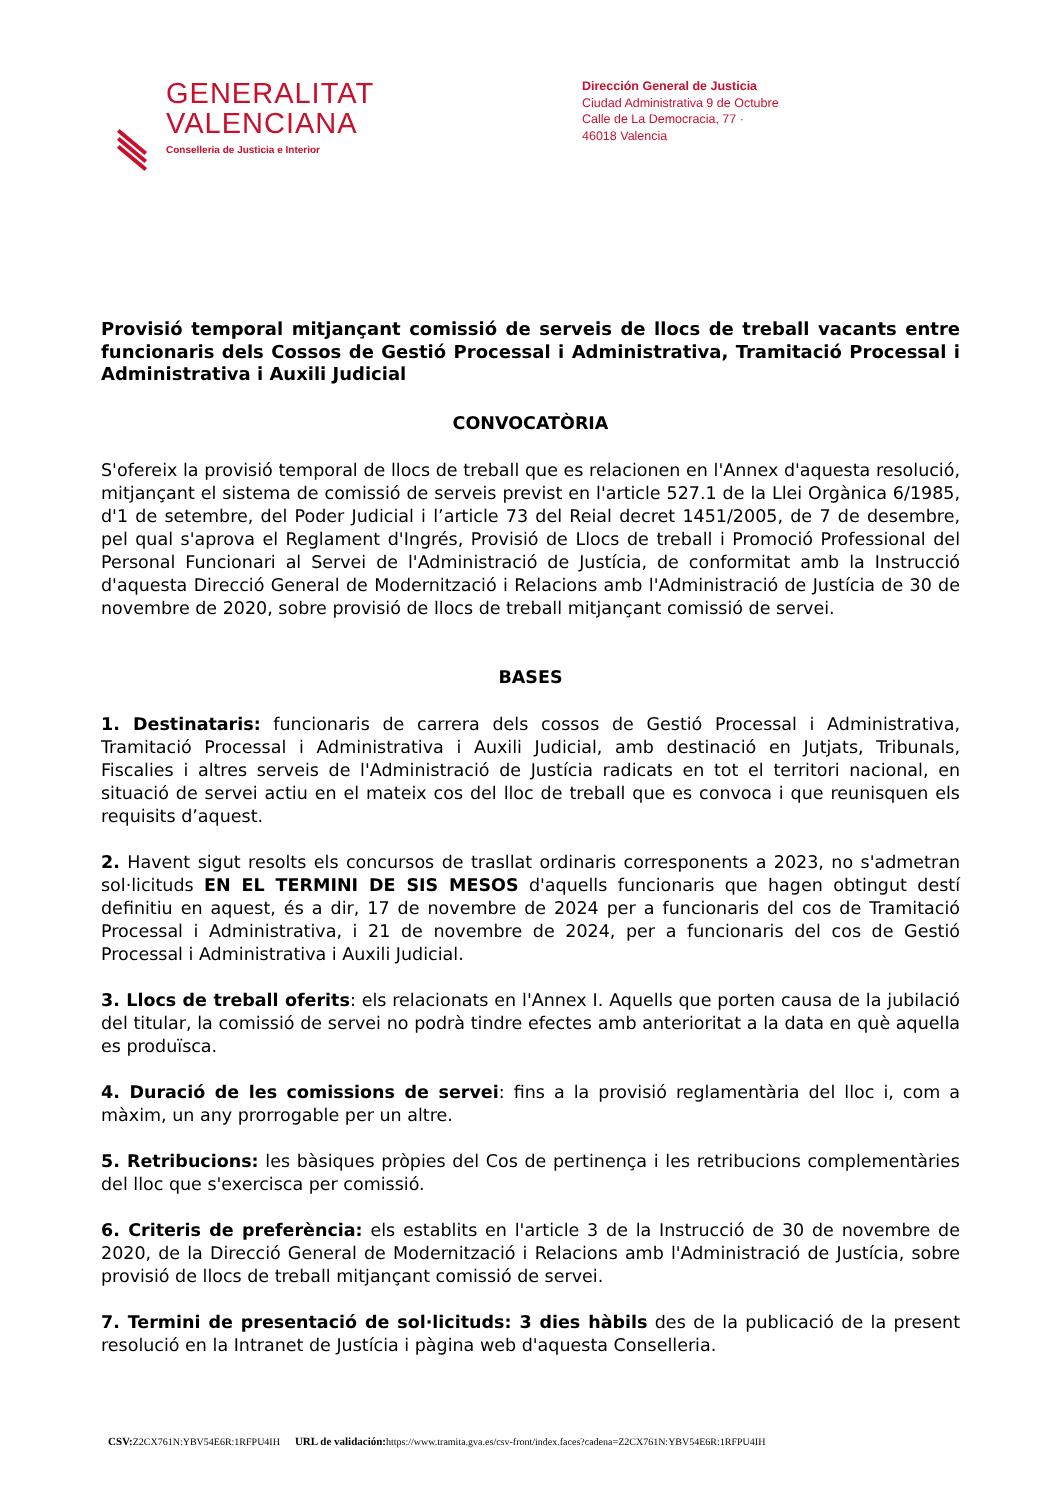GENERALITAT
VALENCIANA
Conselleria de Justicia e Interior
Dirección General de Justicia
Ciudad Administrativa 9 de Octubre
Calle de La Democracia, 77 ·
46018 Valencia
Provisió temporal mitjançant comissió de serveis de llocs de treball vacants entre funcionaris dels Cossos de Gestió Processal i Administrativa, Tramitació Processal i Administrativa i Auxili Judicial
CONVOCATÒRIA
S'ofereix la provisió temporal de llocs de treball que es relacionen en l'Annex d'aquesta resolució, mitjançant el sistema de comissió de serveis previst en l'article 527.1 de la Llei Orgànica 6/1985, d'1 de setembre, del Poder Judicial i l’article 73 del Reial decret 1451/2005, de 7 de desembre, pel qual s'aprova el Reglament d'Ingrés, Provisió de Llocs de treball i Promoció Professional del Personal Funcionari al Servei de l'Administració de Justícia, de conformitat amb la Instrucció d'aquesta Direcció General de Modernització i Relacions amb l'Administració de Justícia de 30 de novembre de 2020, sobre provisió de llocs de treball mitjançant comissió de servei.
BASES
1. Destinataris: funcionaris de carrera dels cossos de Gestió Processal i Administrativa, Tramitació Processal i Administrativa i Auxili Judicial, amb destinació en Jutjats, Tribunals, Fiscalies i altres serveis de l'Administració de Justícia radicats en tot el territori nacional, en situació de servei actiu en el mateix cos del lloc de treball que es convoca i que reunisquen els requisits d’aquest.
2. Havent sigut resolts els concursos de trasllat ordinaris corresponents a 2023, no s'admetran sol·licituds EN EL TERMINI DE SIS MESOS d'aquells funcionaris que hagen obtingut destí definitiu en aquest, és a dir, 17 de novembre de 2024 per a funcionaris del cos de Tramitació Processal i Administrativa, i 21 de novembre de 2024, per a funcionaris del cos de Gestió Processal i Administrativa i Auxili Judicial.
3. Llocs de treball oferits: els relacionats en l'Annex I. Aquells que porten causa de la jubilació del titular, la comissió de servei no podrà tindre efectes amb anterioritat a la data en què aquella es produïsca.
4. Duració de les comissions de servei: fins a la provisió reglamentària del lloc i, com a màxim, un any prorrogable per un altre.
5. Retribucions: les bàsiques pròpies del Cos de pertinença i les retribucions complementàries del lloc que s'exercisca per comissió.
6. Criteris de preferència: els establits en l'article 3 de la Instrucció de 30 de novembre de 2020, de la Direcció General de Modernització i Relacions amb l'Administració de Justícia, sobre provisió de llocs de treball mitjançant comissió de servei.
7. Termini de presentació de sol·licituds: 3 dies hàbils des de la publicació de la present resolució en la Intranet de Justícia i pàgina web d'aquesta Conselleria.
CSV: Z2CX761N:YBV54E6R:1RFPU4IH URL de validación: https://www.tramita.gva.es/csv-front/index.faces?cadena=Z2CX761N:YBV54E6R:1RFPU4IH